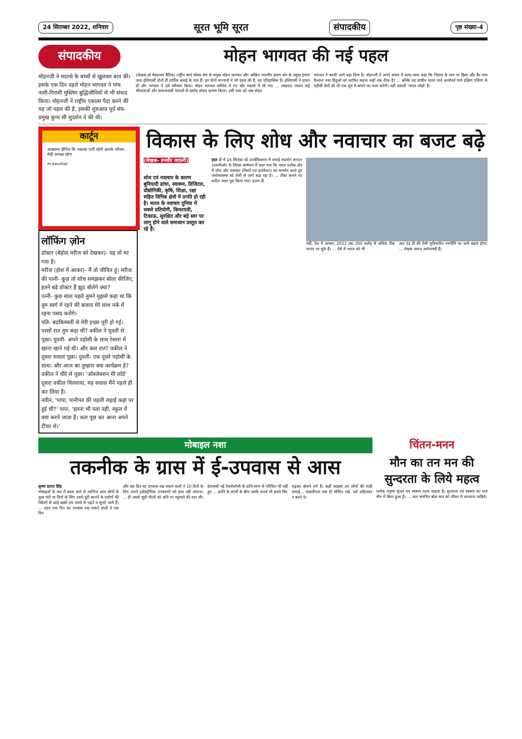24 सितम्बर 2022, शनिवार सूरत भूमि सूरत संपादकीय पृष्ठ संख्या-4
संपादकीय
मोहन भागवत की नई पहल
मोहनजी ने मदरसे के बच्चों से खुलकर बात की। इसके एक दिन पहले मोहन भागवत ने पांच नामी-गिरामी मुस्लिम बुद्धिजीवियों से भी संवाद किया। मोहनजी ने राष्ट्रीय एकात्म पैदा करने की यह जो पहल की है, इसकी शुरुआत पूर्व संघ-प्रमुख कुप्प सी सुदर्शन ने की थी।
(लेखक-डॉ वेदप्रताप वैदिक) राष्ट्रीय स्वयं सेवक संघ के प्रमुख मोहन भागवत और अखिल भारतीय इमाम संघ के प्रमुख इमाम उमर इलियासी दोनों ही हार्दिक बधाई के पात्र हैं। इन दोनों सज्जनों ने जो पहल की है, वह एतिहासिक है। इलियासी ने दावत दी और भागवत ने उसे स्वीकार किया। मोहन भागवत मस्जिद में गए और मदरसे में भी गए। ... लखनऊ जाकर कई मौलानाओं और समाजवादी नेताओं से सस्नेह संवाद कायम किया। उसी धारा को अब मोहन
भागवत ने काफी आगे बढ़ा दिया है। मोहनजी ने अपने संवाद में साफ-साफ कहा कि जिहाद के नाम पर हिंसा और वैर-भाव फैलाना तथा हिंदुओं को काफिर कहना कहाँ तक ठीक है? ... बल्कि यह प्राचीन भारत याने आर्यावर्त याने दक्षिण एशिया के पड़ौसी देशों को भी एक सूत्र में बांधने का काम करेगी। यही असली 'भारत जोड़ो' है।
कार्टून
आश्वासन दीजिए कि जबतक पार्टी रहेगी आपके परिवार सेही अध्यक्ष रहेगा
m.kaushal
लॉफिंग ज़ोन
डॉक्टर (बेहोश मरीज को देखकर)- यह तो मर गया है।
मरीज (होश में आकर)- मैं तो जीवित हूं। मरीज की पत्नी- कुछ तो सोच समझकर बोला कीजिए, इतने बड़े डॉक्टर हैं झूठ बोलेंगे क्या?
पत्नी- कुछ साल पहले तुमने मुझसे कहा था कि तुम स्वर्ग में रहने की बजाय मेरे साथ नर्क में रहना पसद करोगे।
पति- बदकिस्मती से मेरी इच्छा पूरी हो गई।
परसों रात तुम कहा थी? वकील ने युवती से पूछा। युवती- अपने पड़ोसी के साथ रेस्तरां में खाना खाने गई थी। और कल रात? वकील ने दूसरा सवाल पूछा। युवती- एक दूसरे पड़ोसी के साथ। और आज का तुम्हारा क्या कार्यक्रम है? वकील ने धीरे से पूछा। 'ऑब्जेक्शन मी लॉर्ड' दूसरा वकील चिल्लाया, यह सवाल मैंने पहले ही कर लिया है।
नवीन, 'पापा, पानीपत की पहली लड़ाई कहां पर हुई थी?' पापा, 'इतना भी पता नही, स्कूल में क्या करने जाता हैं। कल पूछ कर आना अपने टीचर से।'
विकास के लिए शोध और नवाचार का बजट बढ़े
(लेखक- तनवीर जाफ़री)
शोध एवं नवाचार के कारण बुनियादी ढांचा, स्वास्थ्य, डिजिटल, प्रौद्योगिकी, कृषि, शिक्षा, रक्षा सहित विभिन्न क्षेत्रों में प्रगति हो रही है। भारत के नवाचार दुनिया में सबसे प्रतियोगी, किफायती, टिकाऊ, सुरक्षित और बड़े स्तर पर लागू होने वाले समाधान प्रस्तुत कर रहे हैं।
हाल ही में 16 सितंबर को उज्बेकिस्तान में शंघाई सहयोग संगठन (एससीओ) के शिखर सम्मेलन में कहा गया कि भारत प्रत्येक क्षेत्र में शोध और नवाचार (रिसर्च एवं इनोवेशन) का समर्थन करते हुए अर्थव्यवस्था को तेजी से आगे बढ़ा रहा है। ... टीका बनाने का कठिन लक्ष्य पूरा किया गया। इतना ही
नहीं, देश में अगस्त, 2022 तक 200 करोड़ से अधिक टीक लगाए जा चुके हैं। ... ऐसे में भारत को भी
आर एंड डी की ऐसी सुविचारित रणनीति पर आगे बढ़ना होगा, ... लेखक ख्यात अर्थशास्त्री हैं।
मोबाइल नशा
तकनीक के ग्रास में ई-उपवास से आस
कृष्ण प्रताप सिंह
मोबाइलों के लत में बदल जाने से आजिज आम लोगों के कुछ घंटों या दिनों के लिए उनसे दूरी बरतने के प्रयोगों की विदेशों से आई खबरें हम अरसे से पढ़ते व सुनते आये हैं। ... तहत एक दिन का उपवास रख सकने वालों ने एक दिन
और दस दिन का उपवास रख सकने वालों ने 10 दिनों के लिए अपने इलेक्ट्रॉनिक उपकरणों को हाथ नहीं लगाया। ... ही उससे जुड़ी चीजों को अति पर पहुंचाने की ठान ली।
देशवासी नई टेक्नोलॉजी के हानि-लाभ से परिचित भी नहीं हुए ... क्रांति के लाभों के बीच उसके अनर्थ भी हमारे सिर
चढ़कर बोलने लगे हैं। कहीं साइबर ठग लोगों की गाढ़ी कमाई... वांछनीयता तक ही सीमित रखे, उसे अहितकर न बनने दे।
चिंतन-मनन
मौन का तन मन की सुन्दरता के लिये महत्व
प्रत्येक मनुष्य सुन्दर एवं स्वस्थ्य रहना चाहता है। सुन्दरता एवं स्वस्थ्य का राज मौन में छिपा हुआ है। ... अतः संयमित बोल मान को जीवन में अपनाना चाहिये।